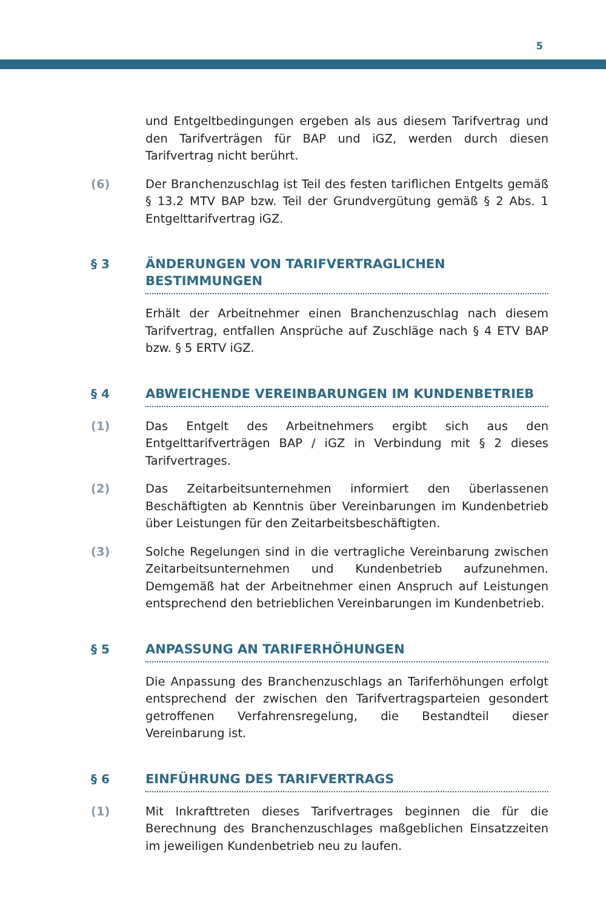5
und Entgeltbedingungen ergeben als aus diesem Tarifvertrag und den Tarifverträgen für BAP und iGZ, werden durch diesen Tarifvertrag nicht berührt.
(6) Der Branchenzuschlag ist Teil des festen tariflichen Entgelts gemäß § 13.2 MTV BAP bzw. Teil der Grundvergütung gemäß § 2 Abs. 1 Entgelttarifvertrag iGZ.
§ 3 ÄNDERUNGEN VON TARIFVERTRAGLICHEN BESTIMMUNGEN
Erhält der Arbeitnehmer einen Branchenzuschlag nach diesem Tarifvertrag, entfallen Ansprüche auf Zuschläge nach § 4 ETV BAP bzw. § 5 ERTV iGZ.
§ 4 ABWEICHENDE VEREINBARUNGEN IM KUNDENBETRIEB
(1) Das Entgelt des Arbeitnehmers ergibt sich aus den Entgelttarifverträgen BAP / iGZ in Verbindung mit § 2 dieses Tarifvertrages.
(2) Das Zeitarbeitsunternehmen informiert den überlassenen Beschäftigten ab Kenntnis über Vereinbarungen im Kundenbetrieb über Leistungen für den Zeitarbeitsbeschäftigten.
(3) Solche Regelungen sind in die vertragliche Vereinbarung zwischen Zeitarbeitsunternehmen und Kundenbetrieb aufzunehmen. Demgemäß hat der Arbeitnehmer einen Anspruch auf Leistungen entsprechend den betrieblichen Vereinbarungen im Kundenbetrieb.
§ 5 ANPASSUNG AN TARIFERHÖHUNGEN
Die Anpassung des Branchenzuschlags an Tariferhöhungen erfolgt entsprechend der zwischen den Tarifvertragsparteien gesondert getroffenen Verfahrensregelung, die Bestandteil dieser Vereinbarung ist.
§ 6 EINFÜHRUNG DES TARIFVERTRAGS
(1) Mit Inkrafttreten dieses Tarifvertrages beginnen die für die Berechnung des Branchenzuschlages maßgeblichen Einsatzzeiten im jeweiligen Kundenbetrieb neu zu laufen.